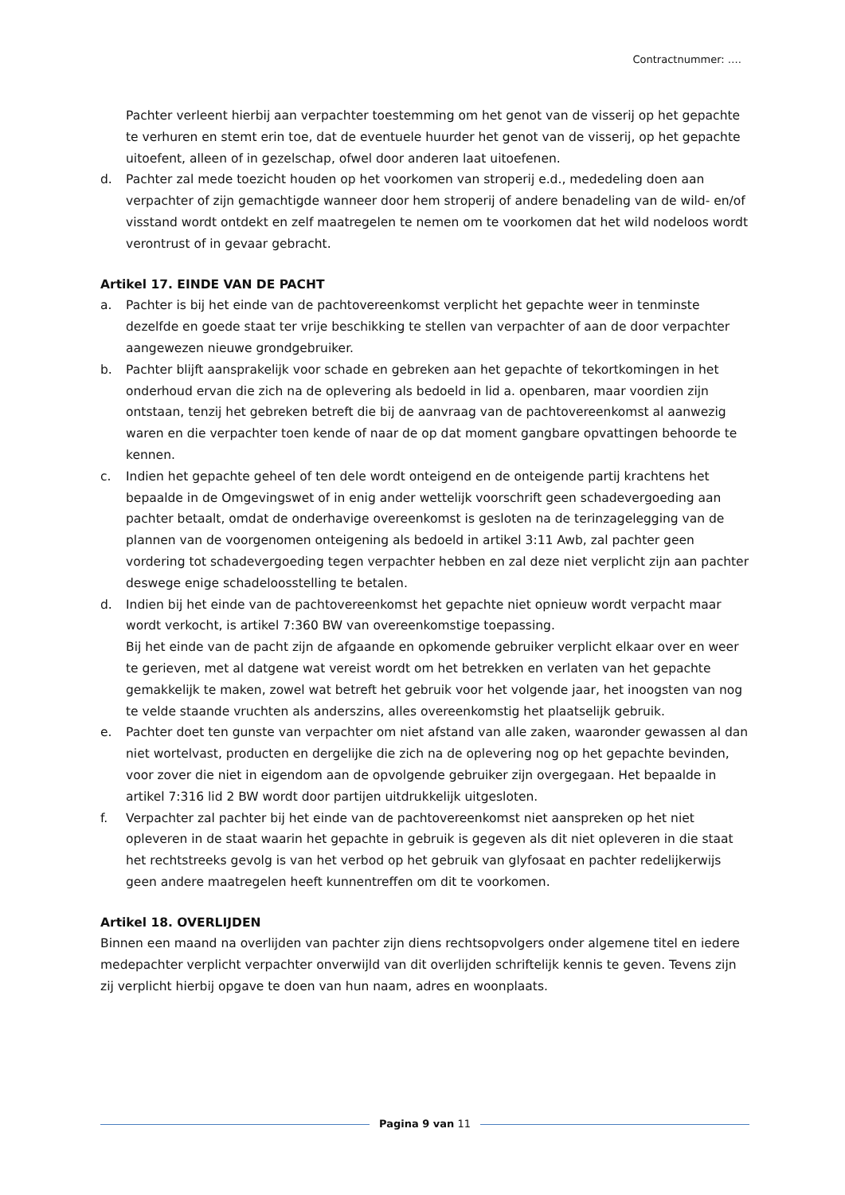Contractnummer: ….
Pachter verleent hierbij aan verpachter toestemming om het genot van de visserij op het gepachte te verhuren en stemt erin toe, dat de eventuele huurder het genot van de visserij, op het gepachte uitoefent, alleen of in gezelschap, ofwel door anderen laat uitoefenen.
d. Pachter zal mede toezicht houden op het voorkomen van stroperij e.d., mededeling doen aan verpachter of zijn gemachtigde wanneer door hem stroperij of andere benadeling van de wild- en/of visstand wordt ontdekt en zelf maatregelen te nemen om te voorkomen dat het wild nodeloos wordt verontrust of in gevaar gebracht.
Artikel 17. EINDE VAN DE PACHT
a. Pachter is bij het einde van de pachtovereenkomst verplicht het gepachte weer in tenminste dezelfde en goede staat ter vrije beschikking te stellen van verpachter of aan de door verpachter aangewezen nieuwe grondgebruiker.
b. Pachter blijft aansprakelijk voor schade en gebreken aan het gepachte of tekortkomingen in het onderhoud ervan die zich na de oplevering als bedoeld in lid a. openbaren, maar voordien zijn ontstaan, tenzij het gebreken betreft die bij de aanvraag van de pachtovereenkomst al aanwezig waren en die verpachter toen kende of naar de op dat moment gangbare opvattingen behoorde te kennen.
c. Indien het gepachte geheel of ten dele wordt onteigend en de onteigende partij krachtens het bepaalde in de Omgevingswet of in enig ander wettelijk voorschrift geen schadevergoeding aan pachter betaalt, omdat de onderhavige overeenkomst is gesloten na de terinzagelegging van de plannen van de voorgenomen onteigening als bedoeld in artikel 3:11 Awb, zal pachter geen vordering tot schadevergoeding tegen verpachter hebben en zal deze niet verplicht zijn aan pachter deswege enige schadeloosstelling te betalen.
d. Indien bij het einde van de pachtovereenkomst het gepachte niet opnieuw wordt verpacht maar wordt verkocht, is artikel 7:360 BW van overeenkomstige toepassing.
Bij het einde van de pacht zijn de afgaande en opkomende gebruiker verplicht elkaar over en weer te gerieven, met al datgene wat vereist wordt om het betrekken en verlaten van het gepachte gemakkelijk te maken, zowel wat betreft het gebruik voor het volgende jaar, het inoogsten van nog te velde staande vruchten als anderszins, alles overeenkomstig het plaatselijk gebruik.
e. Pachter doet ten gunste van verpachter om niet afstand van alle zaken, waaronder gewassen al dan niet wortelvast, producten en dergelijke die zich na de oplevering nog op het gepachte bevinden, voor zover die niet in eigendom aan de opvolgende gebruiker zijn overgegaan. Het bepaalde in artikel 7:316 lid 2 BW wordt door partijen uitdrukkelijk uitgesloten.
f. Verpachter zal pachter bij het einde van de pachtovereenkomst niet aanspreken op het niet opleveren in de staat waarin het gepachte in gebruik is gegeven als dit niet opleveren in die staat het rechtstreeks gevolg is van het verbod op het gebruik van glyfosaat en pachter redelijkerwijs geen andere maatregelen heeft kunnentreffen om dit te voorkomen.
Artikel 18. OVERLIJDEN
Binnen een maand na overlijden van pachter zijn diens rechtsopvolgers onder algemene titel en iedere medepachter verplicht verpachter onverwijld van dit overlijden schriftelijk kennis te geven. Tevens zijn zij verplicht hierbij opgave te doen van hun naam, adres en woonplaats.
Pagina 9 van 11